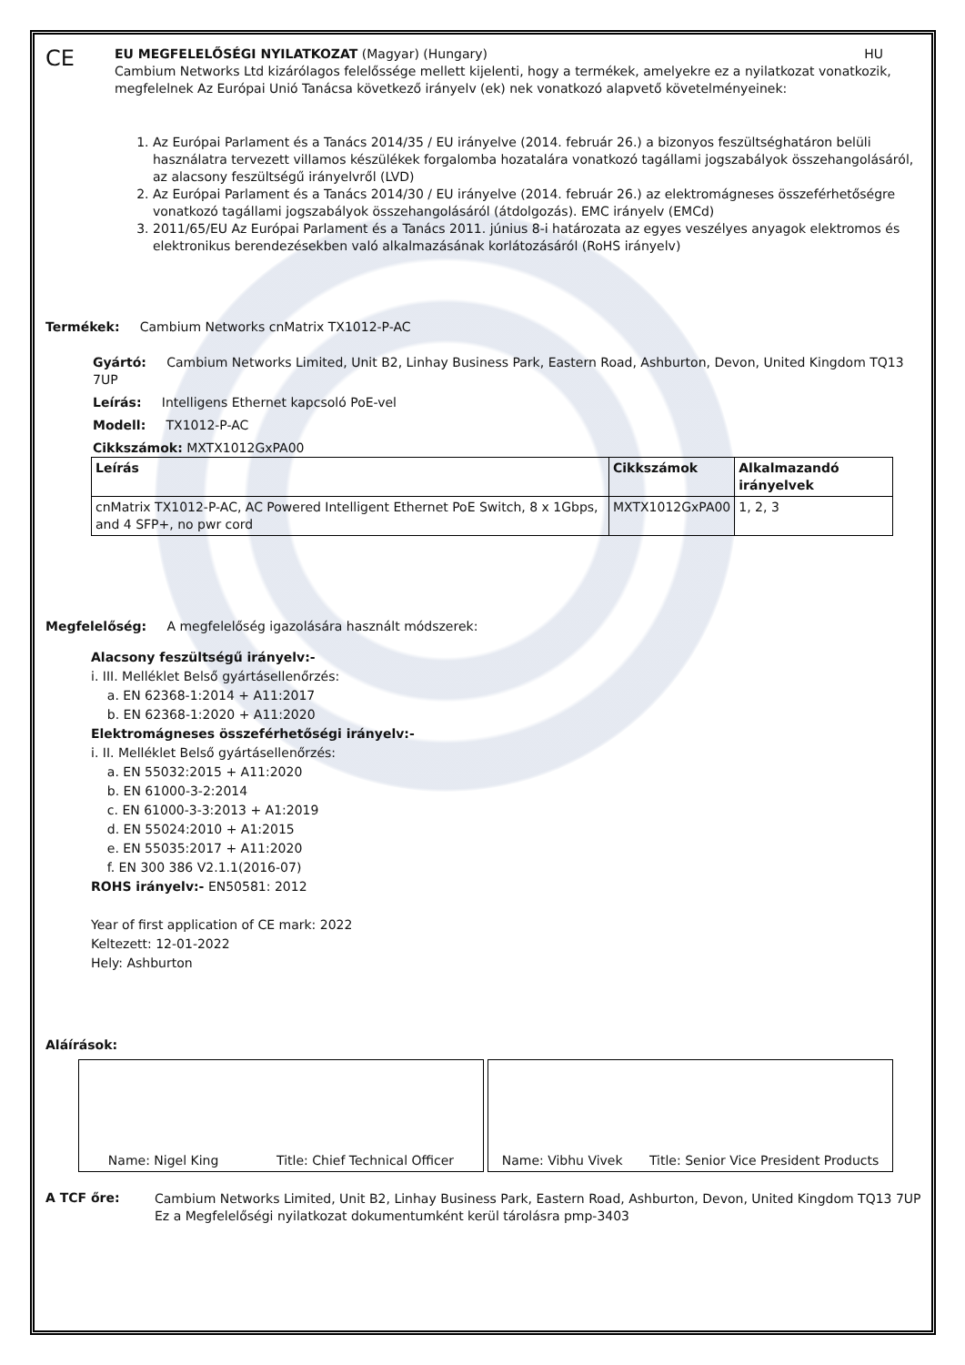CE
EU MEGFELELŐSÉGI NYILATKOZAT (Magyar) (Hungary) HU
Cambium Networks Ltd kizárólagos felelőssége mellett kijelenti, hogy a termékek, amelyekre ez a nyilatkozat vonatkozik, megfelelnek Az Európai Unió Tanácsa következő irányelv (ek) nek vonatkozó alapvető követelményeinek:
1. Az Európai Parlament és a Tanács 2014/35 / EU irányelve (2014. február 26.) a bizonyos feszültséghatáron belüli használatra tervezett villamos készülékek forgalomba hozatalára vonatkozó tagállami jogszabályok összehangolásáról, az alacsony feszültségű irányelvről (LVD)
2. Az Európai Parlament és a Tanács 2014/30 / EU irányelve (2014. február 26.) az elektromágneses összeférhetőségre vonatkozó tagállami jogszabályok összehangolásáról (átdolgozás). EMC irányelv (EMCd)
3. 2011/65/EU Az Európai Parlament és a Tanács 2011. június 8-i határozata az egyes veszélyes anyagok elektromos és elektronikus berendezésekben való alkalmazásának korlátozásáról (RoHS irányelv)
Termékek: Cambium Networks cnMatrix TX1012-P-AC
Gyártó: Cambium Networks Limited, Unit B2, Linhay Business Park, Eastern Road, Ashburton, Devon, United Kingdom TQ13 7UP
Leírás: Intelligens Ethernet kapcsoló PoE-vel
Modell: TX1012-P-AC
Cikkszámok: MXTX1012GxPA00
| Leírás | Cikkszámok | Alkalmazandó irányelvek |
| --- | --- | --- |
| cnMatrix TX1012-P-AC, AC Powered Intelligent Ethernet PoE Switch, 8 x 1Gbps, and 4 SFP+, no pwr cord | MXTX1012GxPA00 | 1, 2, 3 |
Megfelelőség: A megfelelőség igazolására használt módszerek:
Alacsony feszültségű irányelv:-
i. III. Melléklet Belső gyártásellenőrzés:
a. EN 62368-1:2014 + A11:2017
b. EN 62368-1:2020 + A11:2020
Elektromágneses összeférhetőségi irányelv:-
i. II. Melléklet Belső gyártásellenőrzés:
a. EN 55032:2015 + A11:2020
b. EN 61000-3-2:2014
c. EN 61000-3-3:2013 + A1:2019
d. EN 55024:2010 + A1:2015
e. EN 55035:2017 + A11:2020
f. EN 300 386 V2.1.1(2016-07)
ROHS irányelv:- EN50581: 2012
Year of first application of CE mark: 2022
Keltezett: 12-01-2022
Hely: Ashburton
Aláírások:
Name: Nigel King Title: Chief Technical Officer Name: Vibhu Vivek Title: Senior Vice President Products
A TCF őre:
Cambium Networks Limited, Unit B2, Linhay Business Park, Eastern Road, Ashburton, Devon, United Kingdom TQ13 7UP
Ez a Megfelelőségi nyilatkozat dokumentumként kerül tárolásra pmp-3403